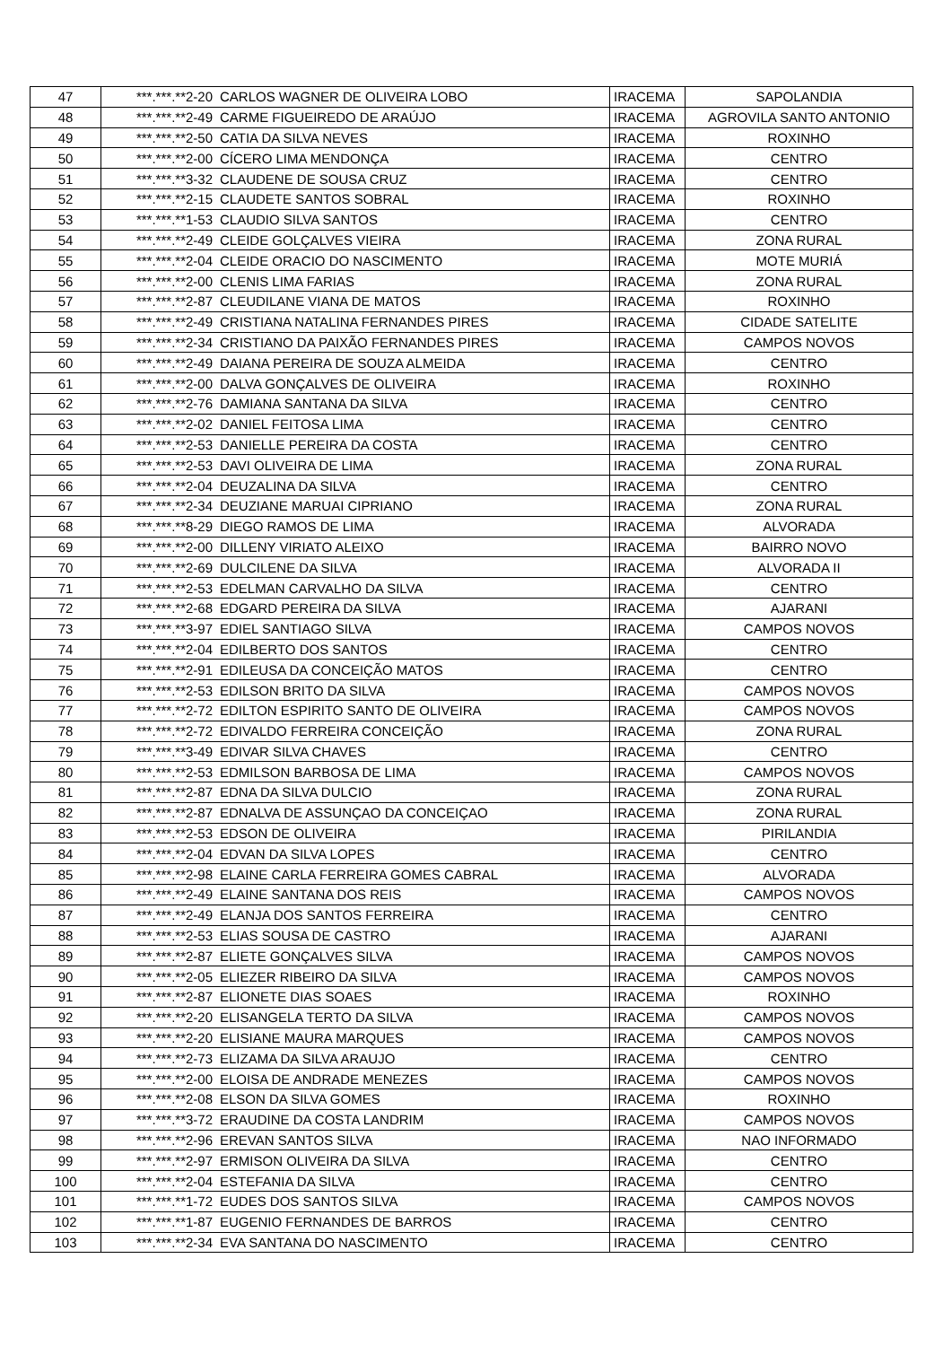| 47 | ***.***.**2-20 | CARLOS WAGNER DE OLIVEIRA LOBO | IRACEMA | SAPOLANDIA |
| 48 | ***.***.**2-49 | CARME FIGUEIREDO DE ARAÚJO | IRACEMA | AGROVILA SANTO ANTONIO |
| 49 | ***.***.**2-50 | CATIA DA SILVA NEVES | IRACEMA | ROXINHO |
| 50 | ***.***.**2-00 | CÍCERO LIMA MENDONÇA | IRACEMA | CENTRO |
| 51 | ***.***.**3-32 | CLAUDENE DE SOUSA CRUZ | IRACEMA | CENTRO |
| 52 | ***.***.**2-15 | CLAUDETE SANTOS SOBRAL | IRACEMA | ROXINHO |
| 53 | ***.***.**1-53 | CLAUDIO SILVA SANTOS | IRACEMA | CENTRO |
| 54 | ***.***.**2-49 | CLEIDE GOLÇALVES VIEIRA | IRACEMA | ZONA RURAL |
| 55 | ***.***.**2-04 | CLEIDE ORACIO DO NASCIMENTO | IRACEMA | MOTE MURIÁ |
| 56 | ***.***.**2-00 | CLENIS LIMA FARIAS | IRACEMA | ZONA RURAL |
| 57 | ***.***.**2-87 | CLEUDILANE VIANA DE MATOS | IRACEMA | ROXINHO |
| 58 | ***.***.**2-49 | CRISTIANA NATALINA FERNANDES PIRES | IRACEMA | CIDADE SATELITE |
| 59 | ***.***.**2-34 | CRISTIANO DA PAIXÃO FERNANDES PIRES | IRACEMA | CAMPOS NOVOS |
| 60 | ***.***.**2-49 | DAIANA PEREIRA DE SOUZA ALMEIDA | IRACEMA | CENTRO |
| 61 | ***.***.**2-00 | DALVA GONÇALVES DE OLIVEIRA | IRACEMA | ROXINHO |
| 62 | ***.***.**2-76 | DAMIANA SANTANA DA SILVA | IRACEMA | CENTRO |
| 63 | ***.***.**2-02 | DANIEL FEITOSA LIMA | IRACEMA | CENTRO |
| 64 | ***.***.**2-53 | DANIELLE PEREIRA DA COSTA | IRACEMA | CENTRO |
| 65 | ***.***.**2-53 | DAVI OLIVEIRA DE LIMA | IRACEMA | ZONA RURAL |
| 66 | ***.***.**2-04 | DEUZALINA DA SILVA | IRACEMA | CENTRO |
| 67 | ***.***.**2-34 | DEUZIANE MARUAI CIPRIANO | IRACEMA | ZONA RURAL |
| 68 | ***.***.**8-29 | DIEGO RAMOS DE LIMA | IRACEMA | ALVORADA |
| 69 | ***.***.**2-00 | DILLENY VIRIATO ALEIXO | IRACEMA | BAIRRO NOVO |
| 70 | ***.***.**2-69 | DULCILENE DA SILVA | IRACEMA | ALVORADA II |
| 71 | ***.***.**2-53 | EDELMAN CARVALHO DA SILVA | IRACEMA | CENTRO |
| 72 | ***.***.**2-68 | EDGARD PEREIRA DA SILVA | IRACEMA | AJARANI |
| 73 | ***.***.**3-97 | EDIEL SANTIAGO SILVA | IRACEMA | CAMPOS NOVOS |
| 74 | ***.***.**2-04 | EDILBERTO DOS SANTOS | IRACEMA | CENTRO |
| 75 | ***.***.**2-91 | EDILEUSA DA CONCEIÇÃO MATOS | IRACEMA | CENTRO |
| 76 | ***.***.**2-53 | EDILSON BRITO DA SILVA | IRACEMA | CAMPOS NOVOS |
| 77 | ***.***.**2-72 | EDILTON ESPIRITO SANTO DE OLIVEIRA | IRACEMA | CAMPOS NOVOS |
| 78 | ***.***.**2-72 | EDIVALDO FERREIRA CONCEIÇÃO | IRACEMA | ZONA RURAL |
| 79 | ***.***.**3-49 | EDIVAR SILVA CHAVES | IRACEMA | CENTRO |
| 80 | ***.***.**2-53 | EDMILSON BARBOSA DE LIMA | IRACEMA | CAMPOS NOVOS |
| 81 | ***.***.**2-87 | EDNA DA SILVA DULCIO | IRACEMA | ZONA RURAL |
| 82 | ***.***.**2-87 | EDNALVA DE ASSUNÇAO DA CONCEIÇAO | IRACEMA | ZONA RURAL |
| 83 | ***.***.**2-53 | EDSON DE OLIVEIRA | IRACEMA | PIRILANDIA |
| 84 | ***.***.**2-04 | EDVAN DA SILVA LOPES | IRACEMA | CENTRO |
| 85 | ***.***.**2-98 | ELAINE CARLA FERREIRA GOMES CABRAL | IRACEMA | ALVORADA |
| 86 | ***.***.**2-49 | ELAINE SANTANA DOS REIS | IRACEMA | CAMPOS NOVOS |
| 87 | ***.***.**2-49 | ELANJA DOS SANTOS FERREIRA | IRACEMA | CENTRO |
| 88 | ***.***.**2-53 | ELIAS SOUSA DE CASTRO | IRACEMA | AJARANI |
| 89 | ***.***.**2-87 | ELIETE GONÇALVES SILVA | IRACEMA | CAMPOS NOVOS |
| 90 | ***.***.**2-05 | ELIEZER RIBEIRO DA SILVA | IRACEMA | CAMPOS NOVOS |
| 91 | ***.***.**2-87 | ELIONETE DIAS SOAES | IRACEMA | ROXINHO |
| 92 | ***.***.**2-20 | ELISANGELA TERTO DA SILVA | IRACEMA | CAMPOS NOVOS |
| 93 | ***.***.**2-20 | ELISIANE MAURA MARQUES | IRACEMA | CAMPOS NOVOS |
| 94 | ***.***.**2-73 | ELIZAMA DA SILVA ARAUJO | IRACEMA | CENTRO |
| 95 | ***.***.**2-00 | ELOISA DE ANDRADE MENEZES | IRACEMA | CAMPOS NOVOS |
| 96 | ***.***.**2-08 | ELSON DA SILVA GOMES | IRACEMA | ROXINHO |
| 97 | ***.***.**3-72 | ERAUDINE DA COSTA LANDRIM | IRACEMA | CAMPOS NOVOS |
| 98 | ***.***.**2-96 | EREVAN SANTOS SILVA | IRACEMA | NAO INFORMADO |
| 99 | ***.***.**2-97 | ERMISON OLIVEIRA DA SILVA | IRACEMA | CENTRO |
| 100 | ***.***.**2-04 | ESTEFANIA DA SILVA | IRACEMA | CENTRO |
| 101 | ***.***.**1-72 | EUDES DOS SANTOS SILVA | IRACEMA | CAMPOS NOVOS |
| 102 | ***.***.**1-87 | EUGENIO FERNANDES DE BARROS | IRACEMA | CENTRO |
| 103 | ***.***.**2-34 | EVA SANTANA DO NASCIMENTO | IRACEMA | CENTRO |